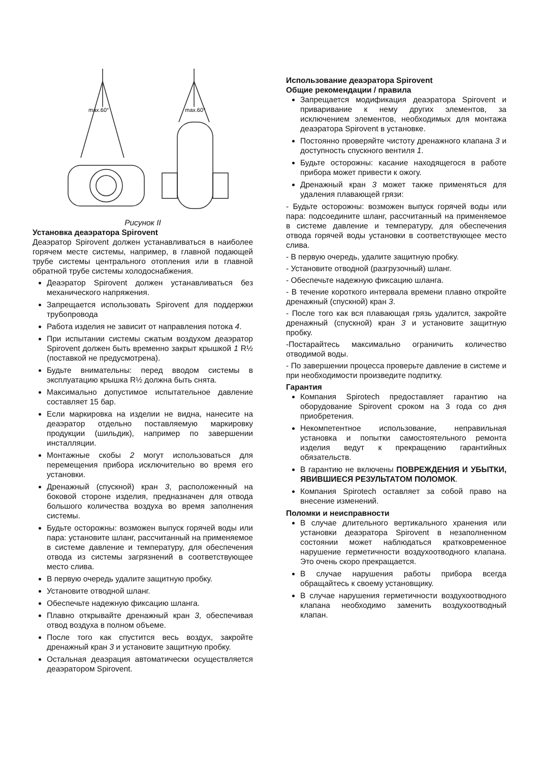max.60°
max.60°
Рисунок II
Установка деаэратора Spirovent
Деаэратор Spirovent должен устанавливаться в наиболее горячем месте системы, например, в главной подающей трубе системы центрального отопления или в главной обратной трубе системы холодоснабжения.
Деаэратор Spirovent должен устанавливаться без механического напряжения.
Запрещается использовать Spirovent для поддержки трубопровода
Работа изделия не зависит от направления потока 4.
При испытании системы сжатым воздухом деаэратор Spirovent должен быть временно закрыт крышкой 1 R½ (поставкой не предусмотрена).
Будьте внимательны: перед вводом системы в эксплуатацию крышка R½ должна быть снята.
Максимально допустимое испытательное давление составляет 15 бар.
Если маркировка на изделии не видна, нанесите на деаэратор отдельно поставляемую маркировку продукции (шильдик), например по завершении инсталляции.
Монтажные скобы 2 могут использоваться для перемещения прибора исключительно во время его установки.
Дренажный (спускной) кран 3, расположенный на боковой стороне изделия, предназначен для отвода большого количества воздуха во время заполнения системы.
Будьте осторожны: возможен выпуск горячей воды или пара: установите шланг, рассчитанный на применяемое в системе давление и температуру, для обеспечения отвода из системы загрязнений в соответствующее место слива.
В первую очередь удалите защитную пробку.
Установите отводной шланг.
Обеспечьте надежную фиксацию шланга.
Плавно открывайте дренажный кран 3, обеспечивая отвод воздуха в полном объеме.
После того как спустится весь воздух, закройте дренажный кран 3 и установите защитную пробку.
Остальная деаэрация автоматически осуществляется деаэратором Spirovent.
Использование деаэратора Spirovent
Общие рекомендации / правила
Запрещается модификация деаэратора Spirovent и приваривание к нему других элементов, за исключением элементов, необходимых для монтажа деаэратора Spirovent в установке.
Постоянно проверяйте чистоту дренажного клапана 3 и доступность спускного вентиля 1.
Будьте осторожны: касание находящегося в работе прибора может привести к ожогу.
Дренажный кран 3 может также применяться для удаления плавающей грязи:
- Будьте осторожны: возможен выпуск горячей воды или пара: подсоедините шланг, рассчитанный на применяемое в системе давление и температуру, для обеспечения отвода горячей воды установки в соответствующее место слива.
- В первую очередь, удалите защитную пробку.
- Установите отводной (разгрузочный) шланг.
- Обеспечьте надежную фиксацию шланга.
- В течение короткого интервала времени плавно откройте дренажный (спускной) кран 3.
- После того как вся плавающая грязь удалится, закройте дренажный (спускной) кран 3 и установите защитную пробку.
-Постарайтесь максимально ограничить количество отводимой воды.
- По завершении процесса проверьте давление в системе и при необходимости произведите подпитку.
Гарантия
Компания Spirotech предоставляет гарантию на оборудование Spirovent сроком на 3 года со дня приобретения.
Некомпетентное использование, неправильная установка и попытки самостоятельного ремонта изделия ведут к прекращению гарантийных обязательств.
В гарантию не включены ПОВРЕЖДЕНИЯ И УБЫТКИ, ЯВИВШИЕСЯ РЕЗУЛЬТАТОМ ПОЛОМОК.
Компания Spirotech оставляет за собой право на внесение изменений.
Поломки и неисправности
В случае длительного вертикального хранения или установки деаэратора Spirovent в незаполненном состоянии может наблюдаться кратковременное нарушение герметичности воздухоотводного клапана. Это очень скоро прекращается.
В случае нарушения работы прибора всегда обращайтесь к своему установщику.
В случае нарушения герметичности воздухоотводного клапана необходимо заменить воздухоотводный клапан.